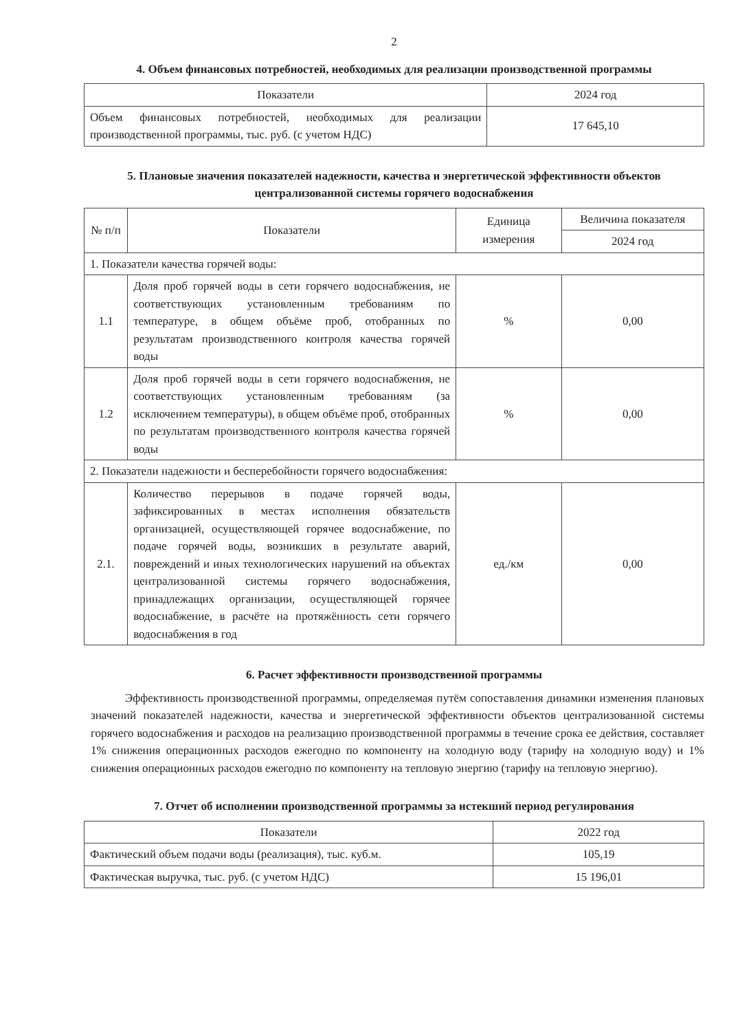2
4. Объем финансовых потребностей, необходимых для реализации производственной программы
| Показатели | 2024 год |
| --- | --- |
| Объем финансовых потребностей, необходимых для реализации производственной программы, тыс. руб. (с учетом НДС) | 17 645,10 |
5. Плановые значения показателей надежности, качества и энергетической эффективности объектов централизованной системы горячего водоснабжения
| № п/п | Показатели | Единица измерения | Величина показателя |
| --- | --- | --- | --- |
| | | | 2024 год |
| 1. Показатели качества горячей воды: | | | |
| 1.1 | Доля проб горячей воды в сети горячего водоснабжения, не соответствующих установленным требованиям по температуре, в общем объёме проб, отобранных по результатам производственного контроля качества горячей воды | % | 0,00 |
| 1.2 | Доля проб горячей воды в сети горячего водоснабжения, не соответствующих установленным требованиям (за исключением температуры), в общем объёме проб, отобранных по результатам производственного контроля качества горячей воды | % | 0,00 |
| 2. Показатели надежности и бесперебойности горячего водоснабжения: | | | |
| 2.1. | Количество перерывов в подаче горячей воды, зафиксированных в местах исполнения обязательств организацией, осуществляющей горячее водоснабжение, по подаче горячей воды, возникших в результате аварий, повреждений и иных технологических нарушений на объектах централизованной системы горячего водоснабжения, принадлежащих организации, осуществляющей горячее водоснабжение, в расчёте на протяжённость сети горячего водоснабжения в год | ед./км | 0,00 |
6. Расчет эффективности производственной программы
Эффективность производственной программы, определяемая путём сопоставления динамики изменения плановых значений показателей надежности, качества и энергетической эффективности объектов централизованной системы горячего водоснабжения и расходов на реализацию производственной программы в течение срока ее действия, составляет 1% снижения операционных расходов ежегодно по компоненту на холодную воду (тарифу на холодную воду) и 1% снижения операционных расходов ежегодно по компоненту на тепловую энергию (тарифу на тепловую энергию).
7. Отчет об исполнении производственной программы за истекший период регулирования
| Показатели | 2022 год |
| --- | --- |
| Фактический объем подачи воды (реализация), тыс. куб.м. | 105,19 |
| Фактическая выручка, тыс. руб. (с учетом НДС) | 15 196,01 |